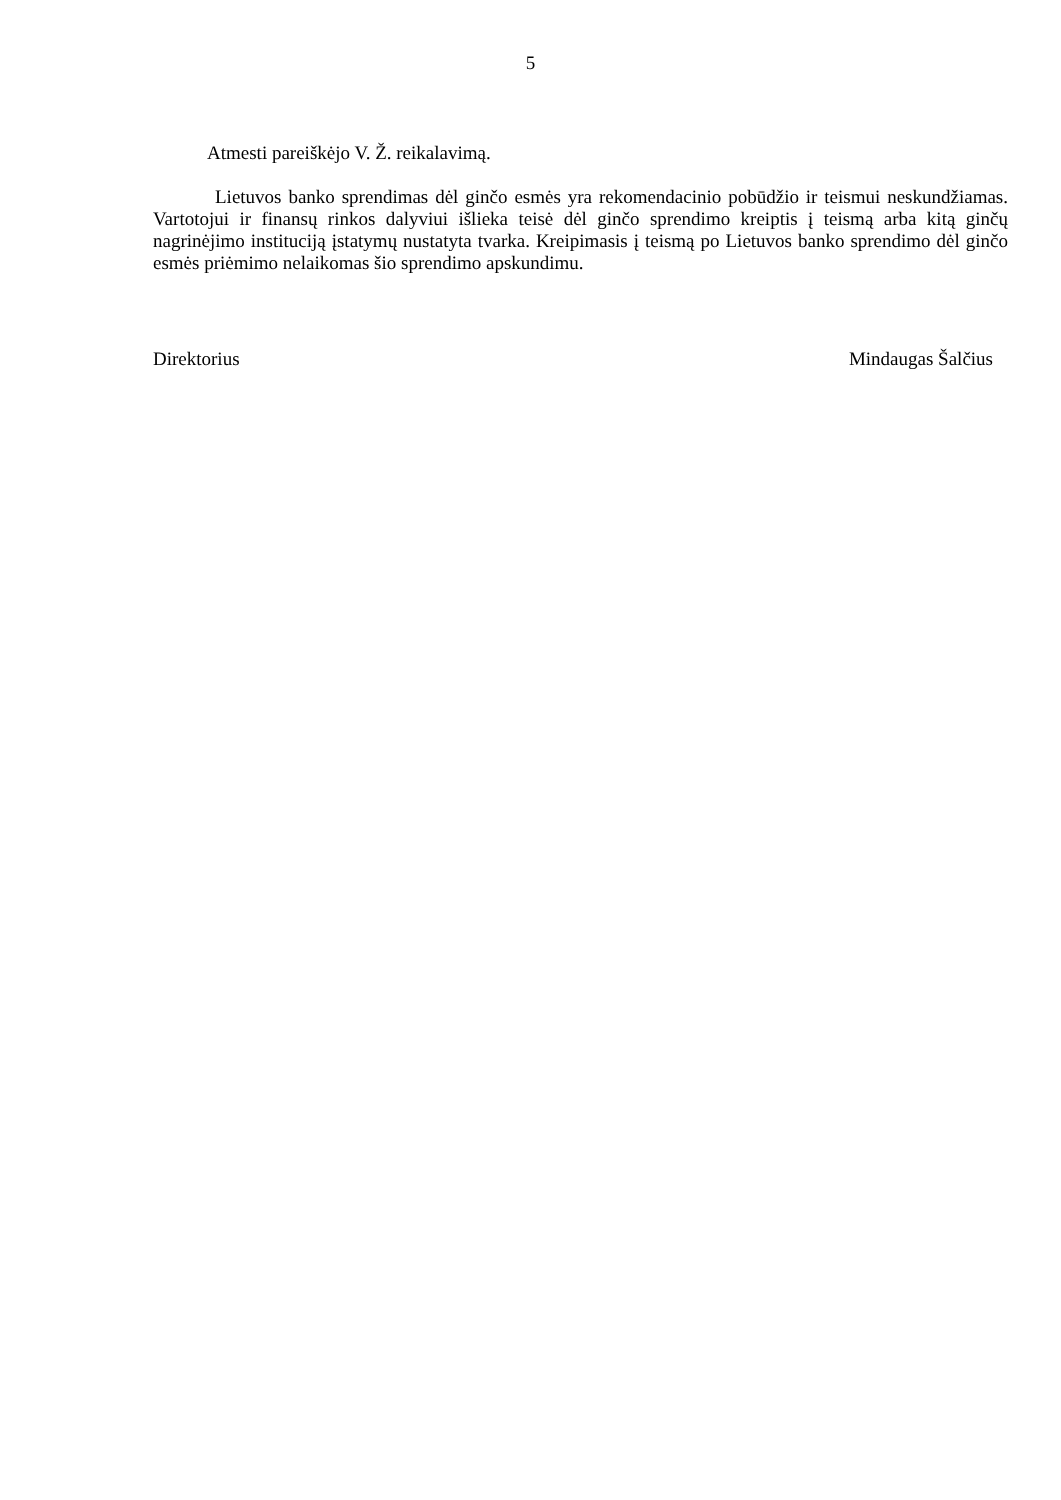5
Atmesti pareiškėjo V. Ž. reikalavimą.
Lietuvos banko sprendimas dėl ginčo esmės yra rekomendacinio pobūdžio ir teismui neskundžiamas. Vartotojui ir finansų rinkos dalyviui išlieka teisė dėl ginčo sprendimo kreiptis į teismą arba kitą ginčų nagrinėjimo instituciją įstatymų nustatyta tvarka. Kreipimasis į teismą po Lietuvos banko sprendimo dėl ginčo esmės priėmimo nelaikomas šio sprendimo apskundimu.
Direktorius Mindaugas Šalčius